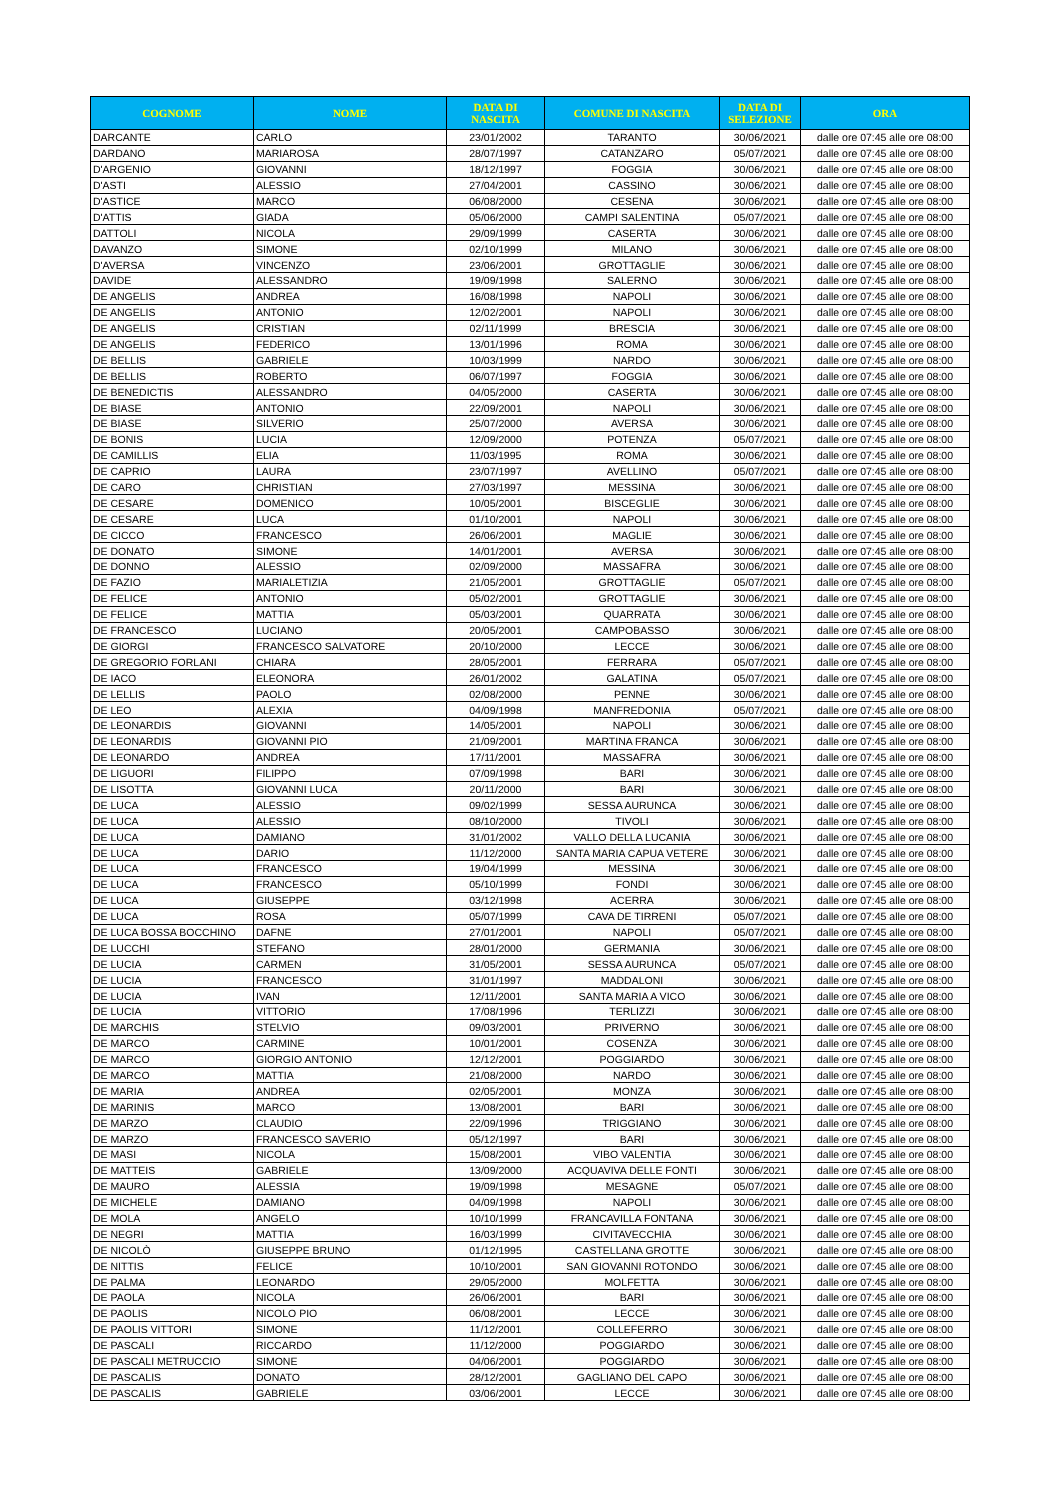| COGNOME | NOME | DATA DI NASCITA | COMUNE DI NASCITA | DATA DI SELEZIONE | ORA |
| --- | --- | --- | --- | --- | --- |
| DARCANTE | CARLO | 23/01/2002 | TARANTO | 30/06/2021 | dalle ore 07:45 alle ore 08:00 |
| DARDANO | MARIAROSA | 28/07/1997 | CATANZARO | 05/07/2021 | dalle ore 07:45 alle ore 08:00 |
| D'ARGENIO | GIOVANNI | 18/12/1997 | FOGGIA | 30/06/2021 | dalle ore 07:45 alle ore 08:00 |
| D'ASTI | ALESSIO | 27/04/2001 | CASSINO | 30/06/2021 | dalle ore 07:45 alle ore 08:00 |
| D'ASTICE | MARCO | 06/08/2000 | CESENA | 30/06/2021 | dalle ore 07:45 alle ore 08:00 |
| D'ATTIS | GIADA | 05/06/2000 | CAMPI SALENTINA | 05/07/2021 | dalle ore 07:45 alle ore 08:00 |
| DATTOLI | NICOLA | 29/09/1999 | CASERTA | 30/06/2021 | dalle ore 07:45 alle ore 08:00 |
| DAVANZO | SIMONE | 02/10/1999 | MILANO | 30/06/2021 | dalle ore 07:45 alle ore 08:00 |
| D'AVERSA | VINCENZO | 23/06/2001 | GROTTAGLIE | 30/06/2021 | dalle ore 07:45 alle ore 08:00 |
| DAVIDE | ALESSANDRO | 19/09/1998 | SALERNO | 30/06/2021 | dalle ore 07:45 alle ore 08:00 |
| DE ANGELIS | ANDREA | 16/08/1998 | NAPOLI | 30/06/2021 | dalle ore 07:45 alle ore 08:00 |
| DE ANGELIS | ANTONIO | 12/02/2001 | NAPOLI | 30/06/2021 | dalle ore 07:45 alle ore 08:00 |
| DE ANGELIS | CRISTIAN | 02/11/1999 | BRESCIA | 30/06/2021 | dalle ore 07:45 alle ore 08:00 |
| DE ANGELIS | FEDERICO | 13/01/1996 | ROMA | 30/06/2021 | dalle ore 07:45 alle ore 08:00 |
| DE BELLIS | GABRIELE | 10/03/1999 | NARDO | 30/06/2021 | dalle ore 07:45 alle ore 08:00 |
| DE BELLIS | ROBERTO | 06/07/1997 | FOGGIA | 30/06/2021 | dalle ore 07:45 alle ore 08:00 |
| DE BENEDICTIS | ALESSANDRO | 04/05/2000 | CASERTA | 30/06/2021 | dalle ore 07:45 alle ore 08:00 |
| DE BIASE | ANTONIO | 22/09/2001 | NAPOLI | 30/06/2021 | dalle ore 07:45 alle ore 08:00 |
| DE BIASE | SILVERIO | 25/07/2000 | AVERSA | 30/06/2021 | dalle ore 07:45 alle ore 08:00 |
| DE BONIS | LUCIA | 12/09/2000 | POTENZA | 05/07/2021 | dalle ore 07:45 alle ore 08:00 |
| DE CAMILLIS | ELIA | 11/03/1995 | ROMA | 30/06/2021 | dalle ore 07:45 alle ore 08:00 |
| DE CAPRIO | LAURA | 23/07/1997 | AVELLINO | 05/07/2021 | dalle ore 07:45 alle ore 08:00 |
| DE CARO | CHRISTIAN | 27/03/1997 | MESSINA | 30/06/2021 | dalle ore 07:45 alle ore 08:00 |
| DE CESARE | DOMENICO | 10/05/2001 | BISCEGLIE | 30/06/2021 | dalle ore 07:45 alle ore 08:00 |
| DE CESARE | LUCA | 01/10/2001 | NAPOLI | 30/06/2021 | dalle ore 07:45 alle ore 08:00 |
| DE CICCO | FRANCESCO | 26/06/2001 | MAGLIE | 30/06/2021 | dalle ore 07:45 alle ore 08:00 |
| DE DONATO | SIMONE | 14/01/2001 | AVERSA | 30/06/2021 | dalle ore 07:45 alle ore 08:00 |
| DE DONNO | ALESSIO | 02/09/2000 | MASSAFRA | 30/06/2021 | dalle ore 07:45 alle ore 08:00 |
| DE FAZIO | MARIALETIZIA | 21/05/2001 | GROTTAGLIE | 05/07/2021 | dalle ore 07:45 alle ore 08:00 |
| DE FELICE | ANTONIO | 05/02/2001 | GROTTAGLIE | 30/06/2021 | dalle ore 07:45 alle ore 08:00 |
| DE FELICE | MATTIA | 05/03/2001 | QUARRATA | 30/06/2021 | dalle ore 07:45 alle ore 08:00 |
| DE FRANCESCO | LUCIANO | 20/05/2001 | CAMPOBASSO | 30/06/2021 | dalle ore 07:45 alle ore 08:00 |
| DE GIORGI | FRANCESCO SALVATORE | 20/10/2000 | LECCE | 30/06/2021 | dalle ore 07:45 alle ore 08:00 |
| DE GREGORIO FORLANI | CHIARA | 28/05/2001 | FERRARA | 05/07/2021 | dalle ore 07:45 alle ore 08:00 |
| DE IACO | ELEONORA | 26/01/2002 | GALATINA | 05/07/2021 | dalle ore 07:45 alle ore 08:00 |
| DE LELLIS | PAOLO | 02/08/2000 | PENNE | 30/06/2021 | dalle ore 07:45 alle ore 08:00 |
| DE LEO | ALEXIA | 04/09/1998 | MANFREDONIA | 05/07/2021 | dalle ore 07:45 alle ore 08:00 |
| DE LEONARDIS | GIOVANNI | 14/05/2001 | NAPOLI | 30/06/2021 | dalle ore 07:45 alle ore 08:00 |
| DE LEONARDIS | GIOVANNI PIO | 21/09/2001 | MARTINA FRANCA | 30/06/2021 | dalle ore 07:45 alle ore 08:00 |
| DE LEONARDO | ANDREA | 17/11/2001 | MASSAFRA | 30/06/2021 | dalle ore 07:45 alle ore 08:00 |
| DE LIGUORI | FILIPPO | 07/09/1998 | BARI | 30/06/2021 | dalle ore 07:45 alle ore 08:00 |
| DE LISOTTA | GIOVANNI LUCA | 20/11/2000 | BARI | 30/06/2021 | dalle ore 07:45 alle ore 08:00 |
| DE LUCA | ALESSIO | 09/02/1999 | SESSA AURUNCA | 30/06/2021 | dalle ore 07:45 alle ore 08:00 |
| DE LUCA | ALESSIO | 08/10/2000 | TIVOLI | 30/06/2021 | dalle ore 07:45 alle ore 08:00 |
| DE LUCA | DAMIANO | 31/01/2002 | VALLO DELLA LUCANIA | 30/06/2021 | dalle ore 07:45 alle ore 08:00 |
| DE LUCA | DARIO | 11/12/2000 | SANTA MARIA CAPUA VETERE | 30/06/2021 | dalle ore 07:45 alle ore 08:00 |
| DE LUCA | FRANCESCO | 19/04/1999 | MESSINA | 30/06/2021 | dalle ore 07:45 alle ore 08:00 |
| DE LUCA | FRANCESCO | 05/10/1999 | FONDI | 30/06/2021 | dalle ore 07:45 alle ore 08:00 |
| DE LUCA | GIUSEPPE | 03/12/1998 | ACERRA | 30/06/2021 | dalle ore 07:45 alle ore 08:00 |
| DE LUCA | ROSA | 05/07/1999 | CAVA DE TIRRENI | 05/07/2021 | dalle ore 07:45 alle ore 08:00 |
| DE LUCA BOSSA BOCCHINO | DAFNE | 27/01/2001 | NAPOLI | 05/07/2021 | dalle ore 07:45 alle ore 08:00 |
| DE LUCCHI | STEFANO | 28/01/2000 | GERMANIA | 30/06/2021 | dalle ore 07:45 alle ore 08:00 |
| DE LUCIA | CARMEN | 31/05/2001 | SESSA AURUNCA | 05/07/2021 | dalle ore 07:45 alle ore 08:00 |
| DE LUCIA | FRANCESCO | 31/01/1997 | MADDALONI | 30/06/2021 | dalle ore 07:45 alle ore 08:00 |
| DE LUCIA | IVAN | 12/11/2001 | SANTA MARIA A VICO | 30/06/2021 | dalle ore 07:45 alle ore 08:00 |
| DE LUCIA | VITTORIO | 17/08/1996 | TERLIZZI | 30/06/2021 | dalle ore 07:45 alle ore 08:00 |
| DE MARCHIS | STELVIO | 09/03/2001 | PRIVERNO | 30/06/2021 | dalle ore 07:45 alle ore 08:00 |
| DE MARCO | CARMINE | 10/01/2001 | COSENZA | 30/06/2021 | dalle ore 07:45 alle ore 08:00 |
| DE MARCO | GIORGIO ANTONIO | 12/12/2001 | POGGIARDO | 30/06/2021 | dalle ore 07:45 alle ore 08:00 |
| DE MARCO | MATTIA | 21/08/2000 | NARDO | 30/06/2021 | dalle ore 07:45 alle ore 08:00 |
| DE MARIA | ANDREA | 02/05/2001 | MONZA | 30/06/2021 | dalle ore 07:45 alle ore 08:00 |
| DE MARINIS | MARCO | 13/08/2001 | BARI | 30/06/2021 | dalle ore 07:45 alle ore 08:00 |
| DE MARZO | CLAUDIO | 22/09/1996 | TRIGGIANO | 30/06/2021 | dalle ore 07:45 alle ore 08:00 |
| DE MARZO | FRANCESCO SAVERIO | 05/12/1997 | BARI | 30/06/2021 | dalle ore 07:45 alle ore 08:00 |
| DE MASI | NICOLA | 15/08/2001 | VIBO VALENTIA | 30/06/2021 | dalle ore 07:45 alle ore 08:00 |
| DE MATTEIS | GABRIELE | 13/09/2000 | ACQUAVIVA DELLE FONTI | 30/06/2021 | dalle ore 07:45 alle ore 08:00 |
| DE MAURO | ALESSIA | 19/09/1998 | MESAGNE | 05/07/2021 | dalle ore 07:45 alle ore 08:00 |
| DE MICHELE | DAMIANO | 04/09/1998 | NAPOLI | 30/06/2021 | dalle ore 07:45 alle ore 08:00 |
| DE MOLA | ANGELO | 10/10/1999 | FRANCAVILLA FONTANA | 30/06/2021 | dalle ore 07:45 alle ore 08:00 |
| DE NEGRI | MATTIA | 16/03/1999 | CIVITAVECCHIA | 30/06/2021 | dalle ore 07:45 alle ore 08:00 |
| DE NICOLÒ | GIUSEPPE BRUNO | 01/12/1995 | CASTELLANA GROTTE | 30/06/2021 | dalle ore 07:45 alle ore 08:00 |
| DE NITTIS | FELICE | 10/10/2001 | SAN GIOVANNI ROTONDO | 30/06/2021 | dalle ore 07:45 alle ore 08:00 |
| DE PALMA | LEONARDO | 29/05/2000 | MOLFETTA | 30/06/2021 | dalle ore 07:45 alle ore 08:00 |
| DE PAOLA | NICOLA | 26/06/2001 | BARI | 30/06/2021 | dalle ore 07:45 alle ore 08:00 |
| DE PAOLIS | NICOLO PIO | 06/08/2001 | LECCE | 30/06/2021 | dalle ore 07:45 alle ore 08:00 |
| DE PAOLIS VITTORI | SIMONE | 11/12/2001 | COLLEFERRO | 30/06/2021 | dalle ore 07:45 alle ore 08:00 |
| DE PASCALI | RICCARDO | 11/12/2000 | POGGIARDO | 30/06/2021 | dalle ore 07:45 alle ore 08:00 |
| DE PASCALI METRUCCIO | SIMONE | 04/06/2001 | POGGIARDO | 30/06/2021 | dalle ore 07:45 alle ore 08:00 |
| DE PASCALIS | DONATO | 28/12/2001 | GAGLIANO DEL CAPO | 30/06/2021 | dalle ore 07:45 alle ore 08:00 |
| DE PASCALIS | GABRIELE | 03/06/2001 | LECCE | 30/06/2021 | dalle ore 07:45 alle ore 08:00 |